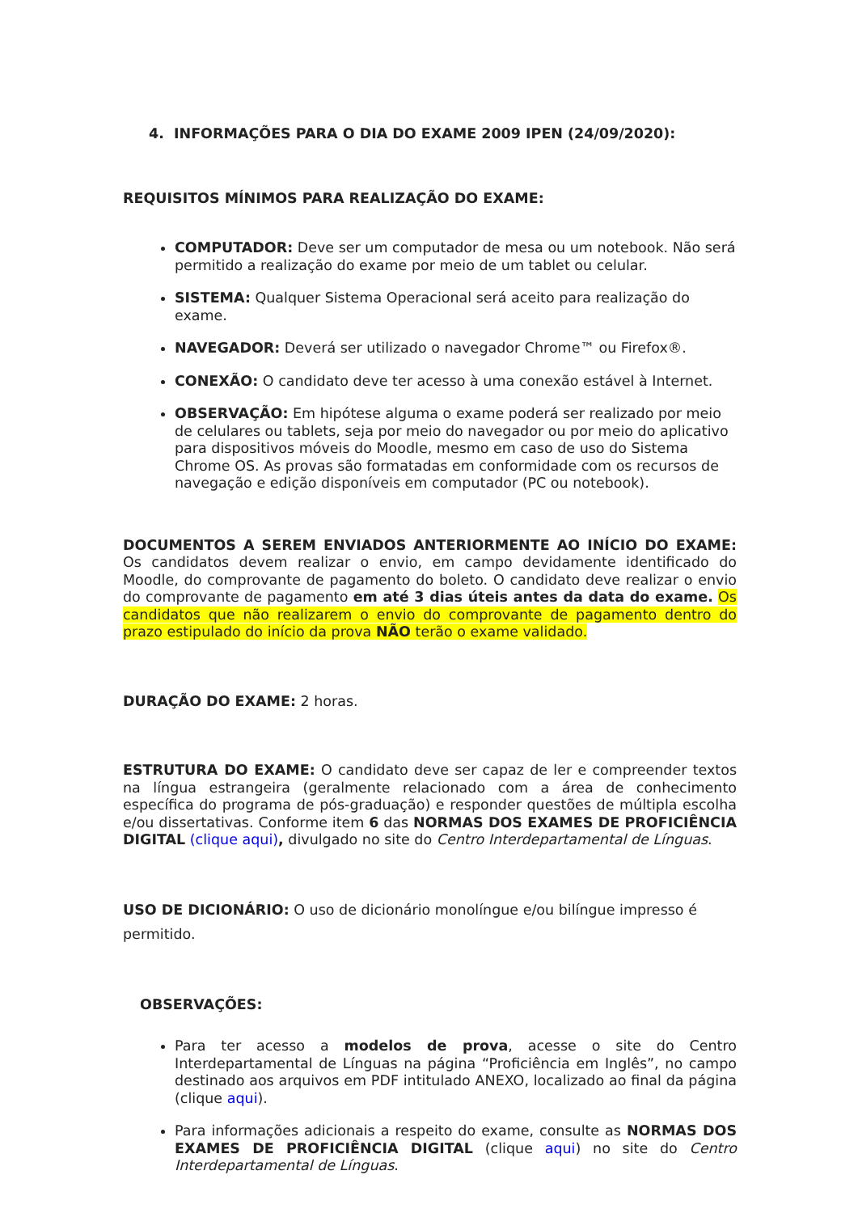4. INFORMAÇÕES PARA O DIA DO EXAME 2009 IPEN (24/09/2020):
REQUISITOS MÍNIMOS PARA REALIZAÇÃO DO EXAME:
COMPUTADOR: Deve ser um computador de mesa ou um notebook. Não será permitido a realização do exame por meio de um tablet ou celular.
SISTEMA: Qualquer Sistema Operacional será aceito para realização do exame.
NAVEGADOR: Deverá ser utilizado o navegador Chrome™ ou Firefox®.
CONEXÃO: O candidato deve ter acesso à uma conexão estável à Internet.
OBSERVAÇÃO: Em hipótese alguma o exame poderá ser realizado por meio de celulares ou tablets, seja por meio do navegador ou por meio do aplicativo para dispositivos móveis do Moodle, mesmo em caso de uso do Sistema Chrome OS. As provas são formatadas em conformidade com os recursos de navegação e edição disponíveis em computador (PC ou notebook).
DOCUMENTOS A SEREM ENVIADOS ANTERIORMENTE AO INÍCIO DO EXAME: Os candidatos devem realizar o envio, em campo devidamente identificado do Moodle, do comprovante de pagamento do boleto. O candidato deve realizar o envio do comprovante de pagamento em até 3 dias úteis antes da data do exame. Os candidatos que não realizarem o envio do comprovante de pagamento dentro do prazo estipulado do início da prova NÃO terão o exame validado.
DURAÇÃO DO EXAME: 2 horas.
ESTRUTURA DO EXAME: O candidato deve ser capaz de ler e compreender textos na língua estrangeira (geralmente relacionado com a área de conhecimento específica do programa de pós-graduação) e responder questões de múltipla escolha e/ou dissertativas. Conforme item 6 das NORMAS DOS EXAMES DE PROFICIÊNCIA DIGITAL (clique aqui), divulgado no site do Centro Interdepartamental de Línguas.
USO DE DICIONÁRIO: O uso de dicionário monolíngue e/ou bilíngue impresso é permitido.
OBSERVAÇÕES:
Para ter acesso a modelos de prova, acesse o site do Centro Interdepartamental de Línguas na página “Proficiência em Inglês”, no campo destinado aos arquivos em PDF intitulado ANEXO, localizado ao final da página (clique aqui).
Para informações adicionais a respeito do exame, consulte as NORMAS DOS EXAMES DE PROFICIÊNCIA DIGITAL (clique aqui) no site do Centro Interdepartamental de Línguas.